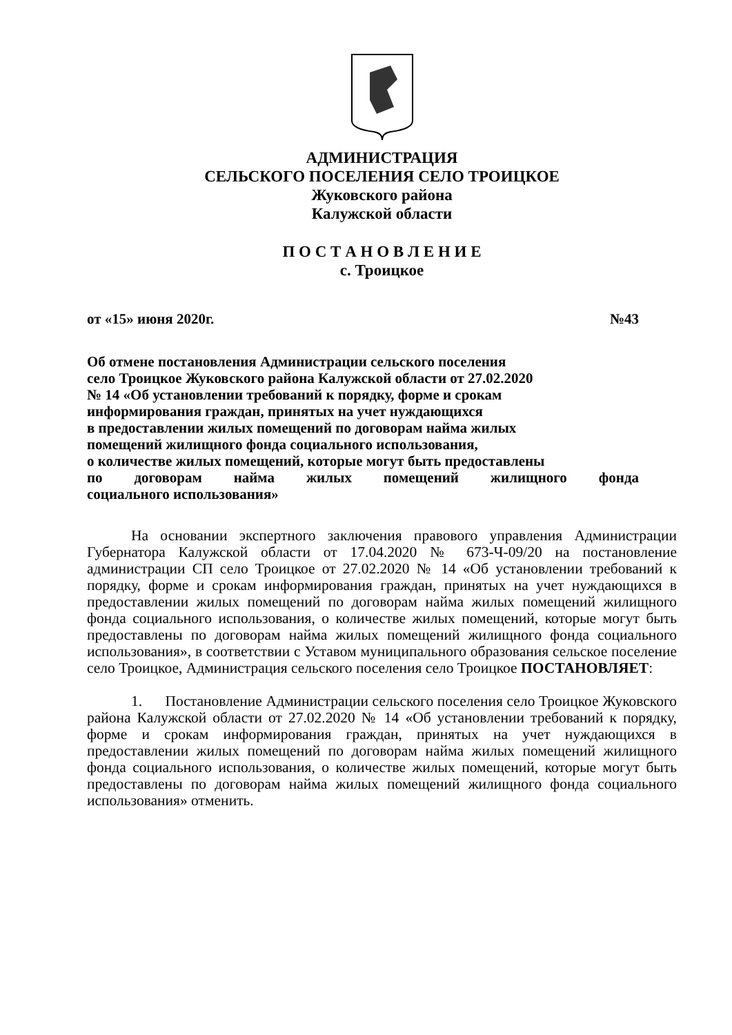АДМИНИСТРАЦИЯ
СЕЛЬСКОГО ПОСЕЛЕНИЯ СЕЛО ТРОИЦКОЕ
Жуковского района
Калужской области
П О С Т А Н О В Л Е Н И Е
с. Троицкое
от «15» июня 2020г. №43
Об отмене постановления Администрации сельского поселения
село Троицкое Жуковского района Калужской области от 27.02.2020
№ 14 «Об установлении требований к порядку, форме и срокам
информирования граждан, принятых на учет нуждающихся
в предоставлении жилых помещений по договорам найма жилых
помещений жилищного фонда социального использования,
о количестве жилых помещений, которые могут быть предоставлены
по договорам найма жилых помещений жилищного фонда
социального использования»
На основании экспертного заключения правового управления Администрации Губернатора Калужской области от 17.04.2020 № 673-Ч-09/20 на постановление администрации СП село Троицкое от 27.02.2020 № 14 «Об установлении требований к порядку, форме и срокам информирования граждан, принятых на учет нуждающихся в предоставлении жилых помещений по договорам найма жилых помещений жилищного фонда социального использования, о количестве жилых помещений, которые могут быть предоставлены по договорам найма жилых помещений жилищного фонда социального использования», в соответствии с Уставом муниципального образования сельское поселение село Троицкое, Администрация сельского поселения село Троицкое ПОСТАНОВЛЯЕТ:
1. Постановление Администрации сельского поселения село Троицкое Жуковского района Калужской области от 27.02.2020 № 14 «Об установлении требований к порядку, форме и срокам информирования граждан, принятых на учет нуждающихся в предоставлении жилых помещений по договорам найма жилых помещений жилищного фонда социального использования, о количестве жилых помещений, которые могут быть предоставлены по договорам найма жилых помещений жилищного фонда социального использования» отменить.